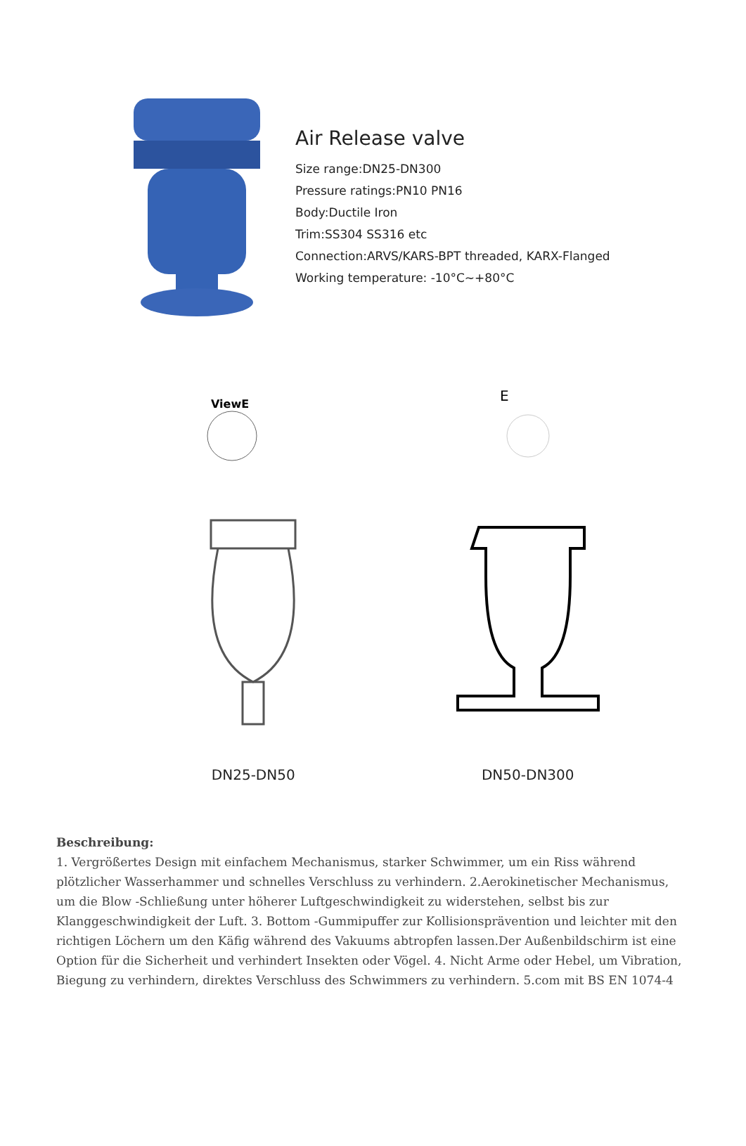Air Release valve
Size range:DN25-DN300
Pressure ratings:PN10 PN16
Body:Ductile Iron
Trim:SS304 SS316 etc
Connection:ARVS/KARS-BPT threaded, KARX-Flanged
Working temperature: -10°C~+80°C
ViewE
DN25-DN50
E
DN50-DN300
Beschreibung:
1. Vergrößertes Design mit einfachem Mechanismus, starker Schwimmer, um ein Riss während plötzlicher Wasserhammer und schnelles Verschluss zu verhindern. 2.Aerokinetischer Mechanismus, um die Blow -Schließung unter höherer Luftgeschwindigkeit zu widerstehen, selbst bis zur Klanggeschwindigkeit der Luft. 3. Bottom -Gummipuffer zur Kollisionsprävention und leichter mit den richtigen Löchern um den Käfig während des Vakuums abtropfen lassen.Der Außenbildschirm ist eine Option für die Sicherheit und verhindert Insekten oder Vögel. 4. Nicht Arme oder Hebel, um Vibration, Biegung zu verhindern, direktes Verschluss des Schwimmers zu verhindern. 5.com mit BS EN 1074-4